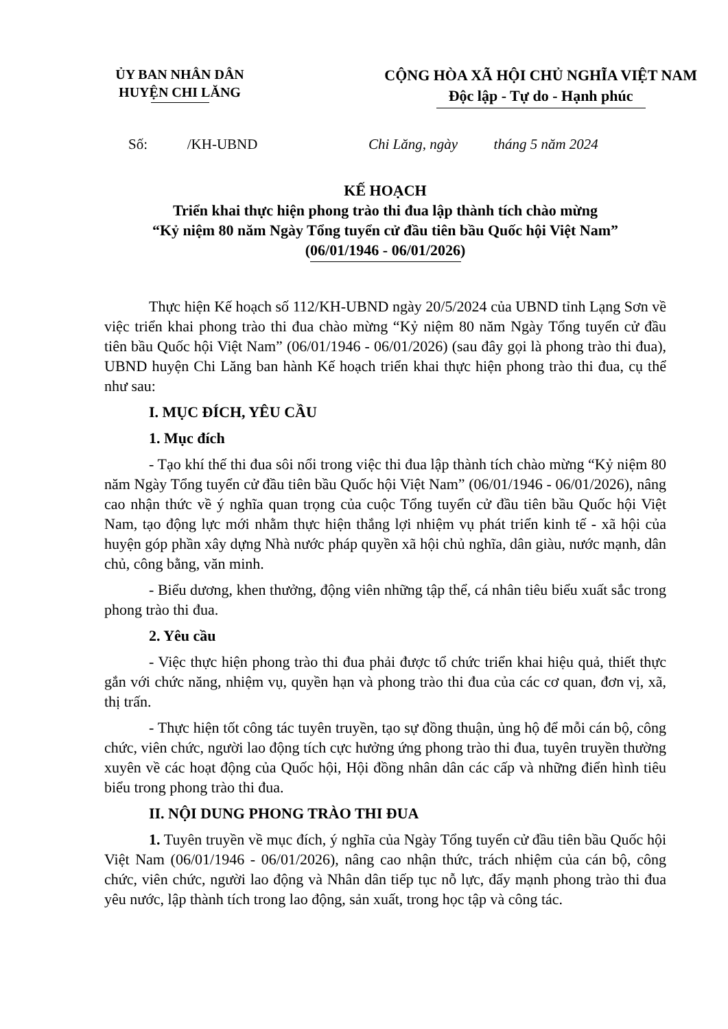ỦY BAN NHÂN DÂN
HUYỆN CHI LĂNG
CỘNG HÒA XÃ HỘI CHỦ NGHĨA VIỆT NAM
Độc lập - Tự do - Hạnh phúc
Số: /KH-UBND Chi Lăng, ngày tháng 5 năm 2024
KẾ HOẠCH
Triển khai thực hiện phong trào thi đua lập thành tích chào mừng
“Kỷ niệm 80 năm Ngày Tổng tuyển cử đầu tiên bầu Quốc hội Việt Nam”
(06/01/1946 - 06/01/2026)
Thực hiện Kế hoạch số 112/KH-UBND ngày 20/5/2024 của UBND tỉnh Lạng Sơn về việc triển khai phong trào thi đua chào mừng “Kỷ niệm 80 năm Ngày Tổng tuyển cử đầu tiên bầu Quốc hội Việt Nam” (06/01/1946 - 06/01/2026) (sau đây gọi là phong trào thi đua), UBND huyện Chi Lăng ban hành Kế hoạch triển khai thực hiện phong trào thi đua, cụ thể như sau:
I. MỤC ĐÍCH, YÊU CẦU
1. Mục đích
- Tạo khí thế thi đua sôi nổi trong việc thi đua lập thành tích chào mừng “Kỷ niệm 80 năm Ngày Tổng tuyển cử đầu tiên bầu Quốc hội Việt Nam” (06/01/1946 - 06/01/2026), nâng cao nhận thức về ý nghĩa quan trọng của cuộc Tổng tuyển cử đầu tiên bầu Quốc hội Việt Nam, tạo động lực mới nhằm thực hiện thắng lợi nhiệm vụ phát triển kinh tế - xã hội của huyện góp phần xây dựng Nhà nước pháp quyền xã hội chủ nghĩa, dân giàu, nước mạnh, dân chủ, công bằng, văn minh.
- Biểu dương, khen thưởng, động viên những tập thể, cá nhân tiêu biểu xuất sắc trong phong trào thi đua.
2. Yêu cầu
- Việc thực hiện phong trào thi đua phải được tổ chức triển khai hiệu quả, thiết thực gắn với chức năng, nhiệm vụ, quyền hạn và phong trào thi đua của các cơ quan, đơn vị, xã, thị trấn.
- Thực hiện tốt công tác tuyên truyền, tạo sự đồng thuận, ủng hộ để mỗi cán bộ, công chức, viên chức, người lao động tích cực hưởng ứng phong trào thi đua, tuyên truyền thường xuyên về các hoạt động của Quốc hội, Hội đồng nhân dân các cấp và những điển hình tiêu biểu trong phong trào thi đua.
II. NỘI DUNG PHONG TRÀO THI ĐUA
1. Tuyên truyền về mục đích, ý nghĩa của Ngày Tổng tuyển cử đầu tiên bầu Quốc hội Việt Nam (06/01/1946 - 06/01/2026), nâng cao nhận thức, trách nhiệm của cán bộ, công chức, viên chức, người lao động và Nhân dân tiếp tục nỗ lực, đẩy mạnh phong trào thi đua yêu nước, lập thành tích trong lao động, sản xuất, trong học tập và công tác.